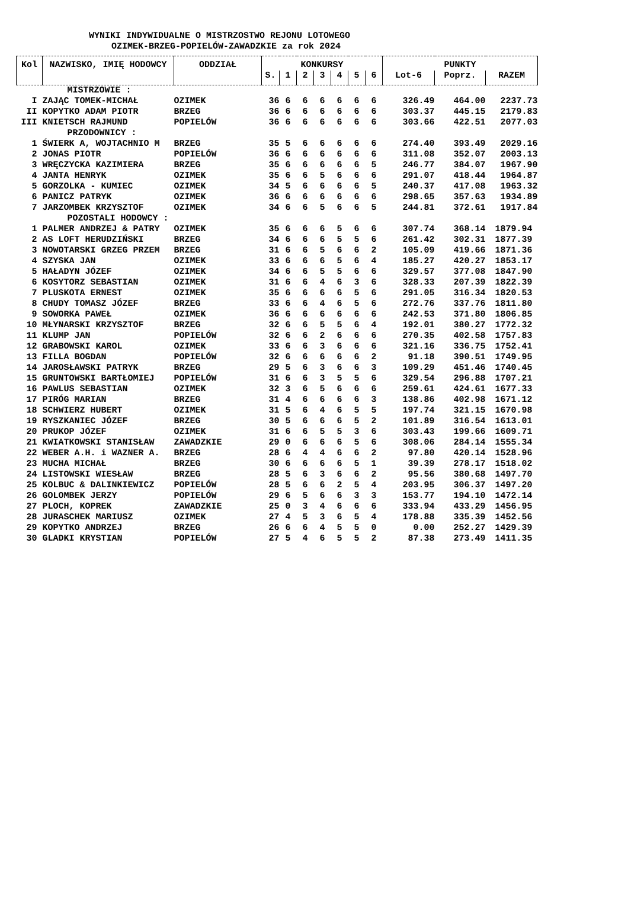WYNIKI INDYWIDUALNE O MISTRZOSTWO REJONU LOTOWEGO
OZIMEK-BRZEG-POPIELÓW-ZAWADZKIE za rok 2024
| Kol | NAZWISKO, IMIĘ HODOWCY | ODDZIAŁ | KONKURSY | | | | | | | PUNKTY | | |
| --- | --- | --- | --- | --- | --- | --- | --- | --- | --- | --- | --- | --- |
| | | | S. | 1 | 2 | 3 | 4 | 5 | 6 | Lot-6 | Poprz. | RAZEM |
| MISTRZOWIE : | | | | | | | | | | | | |
| I | ZAJĄC TOMEK-MICHAŁ | OZIMEK | 36 | 6 | 6 | 6 | 6 | 6 | 6 | 326.49 | 464.00 | 2237.73 |
| II | KOPYTKO ADAM PIOTR | BRZEG | 36 | 6 | 6 | 6 | 6 | 6 | 6 | 303.37 | 445.15 | 2179.83 |
| III | KNIETSCH RAJMUND | POPIELÓW | 36 | 6 | 6 | 6 | 6 | 6 | 6 | 303.66 | 422.51 | 2077.03 |
| PRZODOWNICY : | | | | | | | | | | | | |
| 1 | ŚWIERK A, WOJTACHNIO M | BRZEG | 35 | 5 | 6 | 6 | 6 | 6 | 6 | 274.40 | 393.49 | 2029.16 |
| 2 | JONAS PIOTR | POPIELÓW | 36 | 6 | 6 | 6 | 6 | 6 | 6 | 311.08 | 352.07 | 2003.13 |
| 3 | WRĘCZYCKA KAZIMIERA | BRZEG | 35 | 6 | 6 | 6 | 6 | 6 | 5 | 246.77 | 384.07 | 1967.90 |
| 4 | JANTA HENRYK | OZIMEK | 35 | 6 | 6 | 5 | 6 | 6 | 6 | 291.07 | 418.44 | 1964.87 |
| 5 | GORZOLKA - KUMIEC | OZIMEK | 34 | 5 | 6 | 6 | 6 | 6 | 5 | 240.37 | 417.08 | 1963.32 |
| 6 | PANICZ PATRYK | OZIMEK | 36 | 6 | 6 | 6 | 6 | 6 | 6 | 298.65 | 357.63 | 1934.89 |
| 7 | JARZOMBEK KRZYSZTOF | OZIMEK | 34 | 6 | 6 | 5 | 6 | 6 | 5 | 244.81 | 372.61 | 1917.84 |
| POZOSTALI HODOWCY : | | | | | | | | | | | | |
| 1 | PALMER ANDRZEJ & PATRY | OZIMEK | 35 | 6 | 6 | 6 | 5 | 6 | 6 | 307.74 | 368.14 | 1879.94 |
| 2 | AS LOFT HERUDZIŃSKI | BRZEG | 34 | 6 | 6 | 6 | 5 | 5 | 6 | 261.42 | 302.31 | 1877.39 |
| 3 | NOWOTARSKI GRZEG PRZEM | BRZEG | 31 | 6 | 6 | 5 | 6 | 6 | 2 | 105.09 | 419.66 | 1871.36 |
| 4 | SZYSKA JAN | OZIMEK | 33 | 6 | 6 | 6 | 5 | 6 | 4 | 185.27 | 420.27 | 1853.17 |
| 5 | HAŁADYN JÓZEF | OZIMEK | 34 | 6 | 6 | 5 | 5 | 6 | 6 | 329.57 | 377.08 | 1847.90 |
| 6 | KOSYTORZ SEBASTIAN | OZIMEK | 31 | 6 | 6 | 4 | 6 | 3 | 6 | 328.33 | 207.39 | 1822.39 |
| 7 | PLUSKOTA ERNEST | OZIMEK | 35 | 6 | 6 | 6 | 6 | 5 | 6 | 291.05 | 316.34 | 1820.53 |
| 8 | CHUDY TOMASZ JÓZEF | BRZEG | 33 | 6 | 6 | 4 | 6 | 5 | 6 | 272.76 | 337.76 | 1811.80 |
| 9 | SOWORKA PAWEŁ | OZIMEK | 36 | 6 | 6 | 6 | 6 | 6 | 6 | 242.53 | 371.80 | 1806.85 |
| 10 | MŁYNARSKI KRZYSZTOF | BRZEG | 32 | 6 | 6 | 5 | 5 | 6 | 4 | 192.01 | 380.27 | 1772.32 |
| 11 | KLUMP JAN | POPIELÓW | 32 | 6 | 6 | 2 | 6 | 6 | 6 | 270.35 | 402.58 | 1757.83 |
| 12 | GRABOWSKI KAROL | OZIMEK | 33 | 6 | 6 | 3 | 6 | 6 | 6 | 321.16 | 336.75 | 1752.41 |
| 13 | FILLA BOGDAN | POPIELÓW | 32 | 6 | 6 | 6 | 6 | 6 | 2 | 91.18 | 390.51 | 1749.95 |
| 14 | JAROSŁAWSKI PATRYK | BRZEG | 29 | 5 | 6 | 3 | 6 | 6 | 3 | 109.29 | 451.46 | 1740.45 |
| 15 | GRUNTOWSKI BARTŁOMIEJ | POPIELÓW | 31 | 6 | 6 | 3 | 5 | 5 | 6 | 329.54 | 296.88 | 1707.21 |
| 16 | PAWLUS SEBASTIAN | OZIMEK | 32 | 3 | 6 | 5 | 6 | 6 | 6 | 259.61 | 424.61 | 1677.33 |
| 17 | PIRÓG MARIAN | BRZEG | 31 | 4 | 6 | 6 | 6 | 6 | 3 | 138.86 | 402.98 | 1671.12 |
| 18 | SCHWIERZ HUBERT | OZIMEK | 31 | 5 | 6 | 4 | 6 | 5 | 5 | 197.74 | 321.15 | 1670.98 |
| 19 | RYSZKANIEC JÓZEF | BRZEG | 30 | 5 | 6 | 6 | 6 | 5 | 2 | 101.89 | 316.54 | 1613.01 |
| 20 | PRUKOP JÓZEF | OZIMEK | 31 | 6 | 6 | 5 | 5 | 3 | 6 | 303.43 | 199.66 | 1609.71 |
| 21 | KWIATKOWSKI STANISŁAW | ZAWADZKIE | 29 | 0 | 6 | 6 | 6 | 5 | 6 | 308.06 | 284.14 | 1555.34 |
| 22 | WEBER A.H. i WAZNER A. | BRZEG | 28 | 6 | 4 | 4 | 6 | 6 | 2 | 97.80 | 420.14 | 1528.96 |
| 23 | MUCHA MICHAŁ | BRZEG | 30 | 6 | 6 | 6 | 6 | 5 | 1 | 39.39 | 278.17 | 1518.02 |
| 24 | LISTOWSKI WIESŁAW | BRZEG | 28 | 5 | 6 | 3 | 6 | 6 | 2 | 95.56 | 380.68 | 1497.70 |
| 25 | KOLBUC & DALINKIEWICZ | POPIELÓW | 28 | 5 | 6 | 6 | 2 | 5 | 4 | 203.95 | 306.37 | 1497.20 |
| 26 | GOLOMBEK JERZY | POPIELÓW | 29 | 6 | 5 | 6 | 6 | 3 | 3 | 153.77 | 194.10 | 1472.14 |
| 27 | PLOCH, KOPREK | ZAWADZKIE | 25 | 0 | 3 | 4 | 6 | 6 | 6 | 333.94 | 433.29 | 1456.95 |
| 28 | JURASCHEK MARIUSZ | OZIMEK | 27 | 4 | 5 | 3 | 6 | 5 | 4 | 178.88 | 335.39 | 1452.56 |
| 29 | KOPYTKO ANDRZEJ | BRZEG | 26 | 6 | 6 | 4 | 5 | 5 | 0 | 0.00 | 252.27 | 1429.39 |
| 30 | GLADKI KRYSTIAN | POPIELÓW | 27 | 5 | 4 | 6 | 5 | 5 | 2 | 87.38 | 273.49 | 1411.35 |